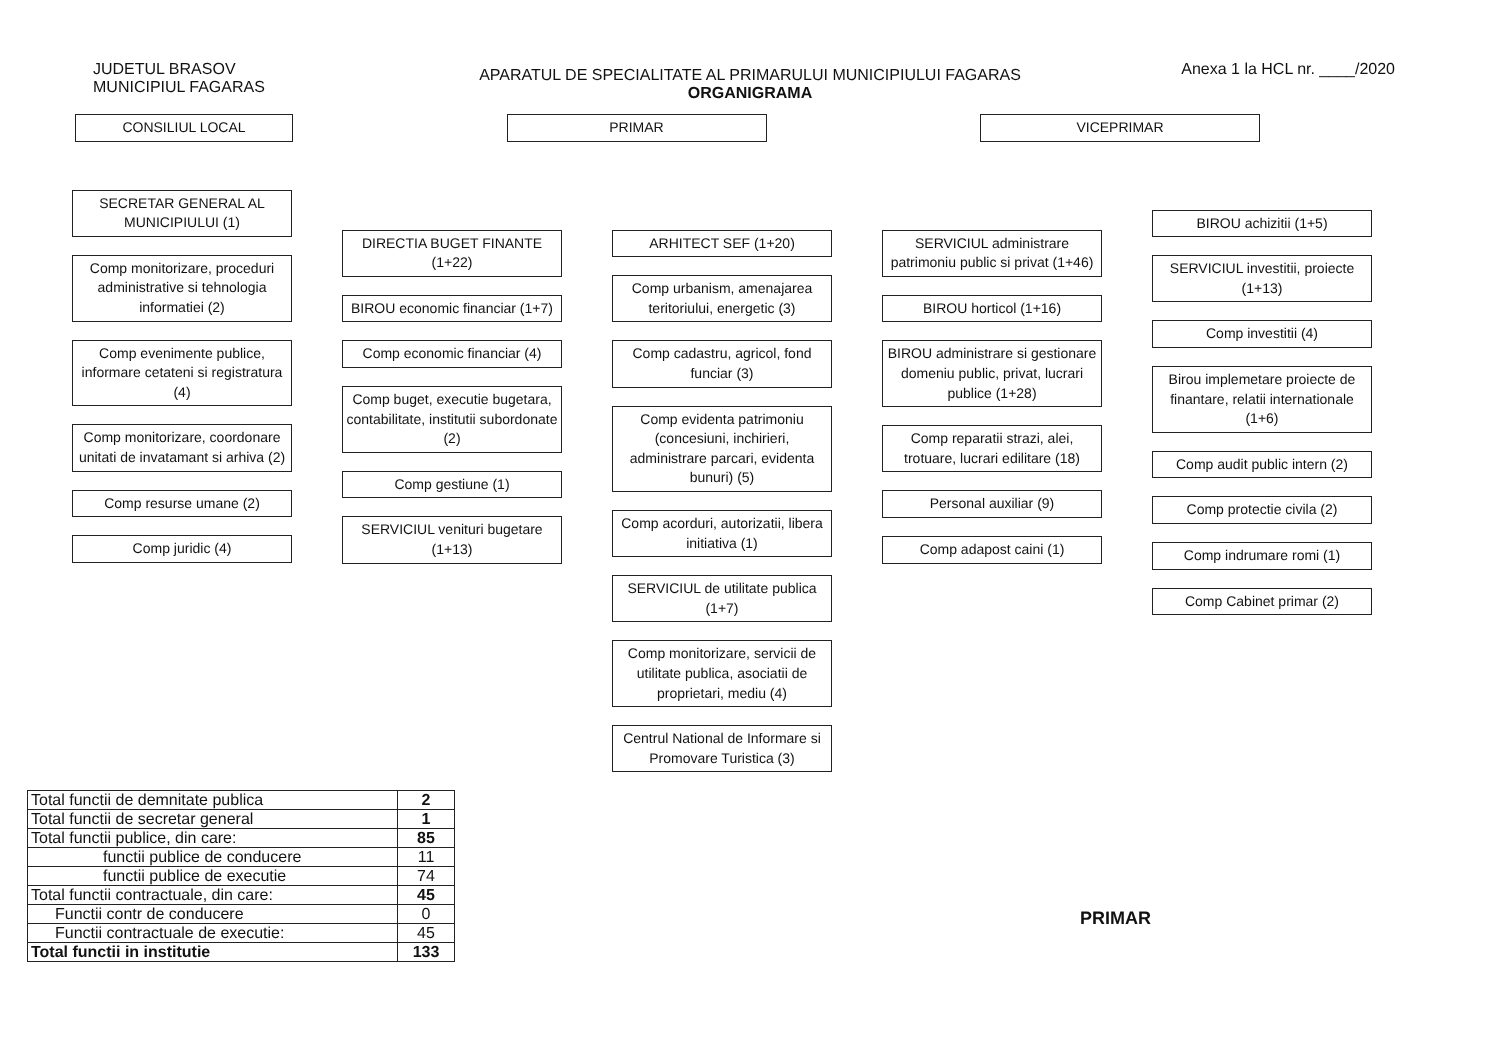JUDETUL BRASOV
MUNICIPIUL FAGARAS
Anexa 1 la HCL nr. ____/2020
APARATUL DE SPECIALITATE AL PRIMARULUI MUNICIPIULUI FAGARAS
ORGANIGRAMA
CONSILIUL LOCAL PRIMAR VICEPRIMAR
SECRETAR GENERAL AL MUNICIPIULUI (1)
Comp monitorizare, proceduri administrative si tehnologia informatiei (2)
Comp evenimente publice, informare cetateni si registratura (4)
Comp monitorizare, coordonare unitati de invatamant si arhiva (2)
Comp resurse umane (2)
Comp juridic (4)
DIRECTIA BUGET FINANTE (1+22)
BIROU economic financiar (1+7)
Comp economic financiar (4)
Comp buget, executie bugetara, contabilitate, institutii subordonate (2)
Comp gestiune (1)
SERVICIUL venituri bugetare (1+13)
ARHITECT SEF (1+20)
Comp urbanism, amenajarea teritoriului, energetic (3)
Comp cadastru, agricol, fond funciar (3)
Comp evidenta patrimoniu (concesiuni, inchirieri, administrare parcari, evidenta bunuri) (5)
Comp acorduri, autorizatii, libera initiativa (1)
SERVICIUL de utilitate publica (1+7)
Comp monitorizare, servicii de utilitate publica, asociatii de proprietari, mediu (4)
Centrul National de Informare si Promovare Turistica (3)
SERVICIUL administrare patrimoniu public si privat (1+46)
BIROU horticol (1+16)
BIROU administrare si gestionare domeniu public, privat, lucrari publice (1+28)
Comp reparatii strazi, alei, trotuare, lucrari edilitare (18)
Personal auxiliar (9)
Comp adapost caini (1)
BIROU achizitii (1+5)
SERVICIUL investitii, proiecte (1+13)
Comp investitii (4)
Birou implemetare proiecte de finantare, relatii internationale (1+6)
Comp audit public intern (2)
Comp protectie civila (2)
Comp indrumare romi (1)
Comp Cabinet primar (2)
| Total functii de demnitate publica | 2 |
| Total functii de secretar general | 1 |
| Total functii publice, din care: | 85 |
| functii publice de conducere | 11 |
| functii publice de executie | 74 |
| Total functii contractuale, din care: | 45 |
| Functii contr de conducere | 0 |
| Functii contractuale de executie: | 45 |
| Total functii in institutie | 133 |
PRIMAR